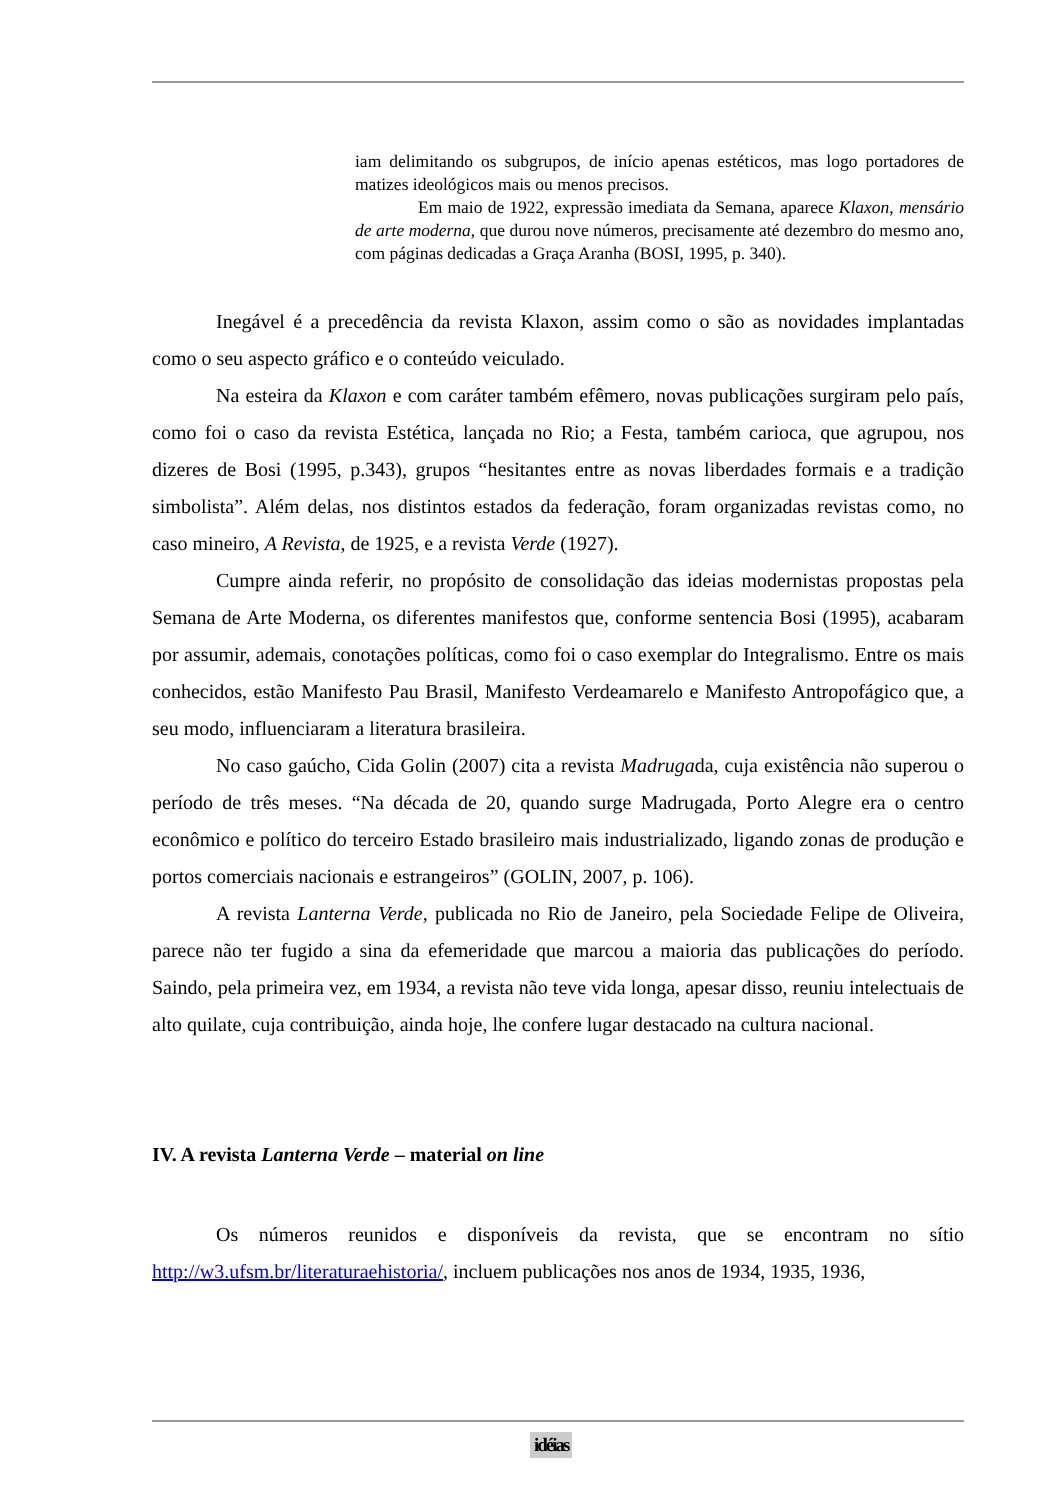iam delimitando os subgrupos, de início apenas estéticos, mas logo portadores de matizes ideológicos mais ou menos precisos.
Em maio de 1922, expressão imediata da Semana, aparece Klaxon, mensário de arte moderna, que durou nove números, precisamente até dezembro do mesmo ano, com páginas dedicadas a Graça Aranha (BOSI, 1995, p. 340).
Inegável é a precedência da revista Klaxon, assim como o são as novidades implantadas como o seu aspecto gráfico e o conteúdo veiculado.
Na esteira da Klaxon e com caráter também efêmero, novas publicações surgiram pelo país, como foi o caso da revista Estética, lançada no Rio; a Festa, também carioca, que agrupou, nos dizeres de Bosi (1995, p.343), grupos “hesitantes entre as novas liberdades formais e a tradição simbolista”. Além delas, nos distintos estados da federação, foram organizadas revistas como, no caso mineiro, A Revista, de 1925, e a revista Verde (1927).
Cumpre ainda referir, no propósito de consolidação das ideias modernistas propostas pela Semana de Arte Moderna, os diferentes manifestos que, conforme sentencia Bosi (1995), acabaram por assumir, ademais, conotações políticas, como foi o caso exemplar do Integralismo. Entre os mais conhecidos, estão Manifesto Pau Brasil, Manifesto Verdeamarelo e Manifesto Antropofágico que, a seu modo, influenciaram a literatura brasileira.
No caso gaúcho, Cida Golin (2007) cita a revista Madrugada, cuja existência não superou o período de três meses. “Na década de 20, quando surge Madrugada, Porto Alegre era o centro econômico e político do terceiro Estado brasileiro mais industrializado, ligando zonas de produção e portos comerciais nacionais e estrangeiros” (GOLIN, 2007, p. 106).
A revista Lanterna Verde, publicada no Rio de Janeiro, pela Sociedade Felipe de Oliveira, parece não ter fugido a sina da efemeridade que marcou a maioria das publicações do período. Saindo, pela primeira vez, em 1934, a revista não teve vida longa, apesar disso, reuniu intelectuais de alto quilate, cuja contribuição, ainda hoje, lhe confere lugar destacado na cultura nacional.
IV. A revista Lanterna Verde – material on line
Os números reunidos e disponíveis da revista, que se encontram no sítio http://w3.ufsm.br/literaturaehistoria/, incluem publicações nos anos de 1934, 1935, 1936,
idéias